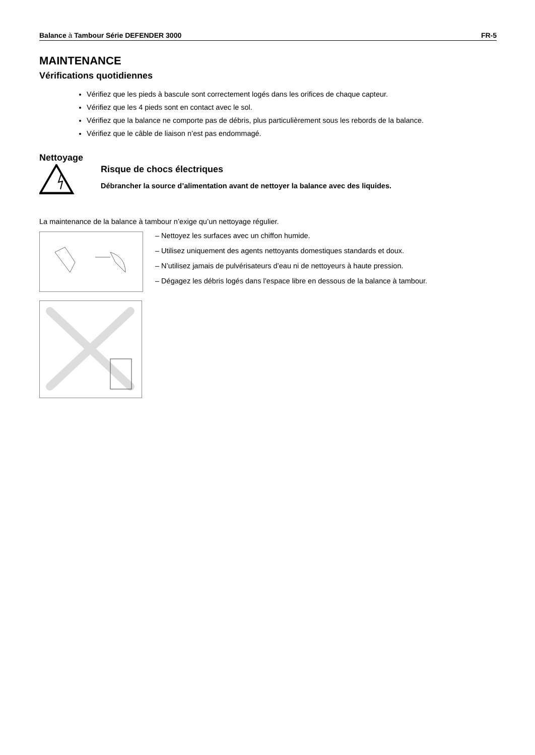Balance à Tambour Série DEFENDER 3000 FR-5
MAINTENANCE
Vérifications quotidiennes
Vérifiez que les pieds à bascule sont correctement logés dans les orifices de chaque capteur.
Vérifiez que les 4 pieds sont en contact avec le sol.
Vérifiez que la balance ne comporte pas de débris, plus particulièrement sous les rebords de la balance.
Vérifiez que le câble de liaison n’est pas endommagé.
Nettoyage
Risque de chocs électriques
Débrancher la source d’alimentation avant de nettoyer la balance avec des liquides.
La maintenance de la balance à tambour n’exige qu’un nettoyage régulier.
– Nettoyez les surfaces avec un chiffon humide.
– Utilisez uniquement des agents nettoyants domestiques standards et doux.
– N’utilisez jamais de pulvérisateurs d’eau ni de nettoyeurs à haute pression.
– Dégagez les débris logés dans l’espace libre en dessous de la balance à tambour.